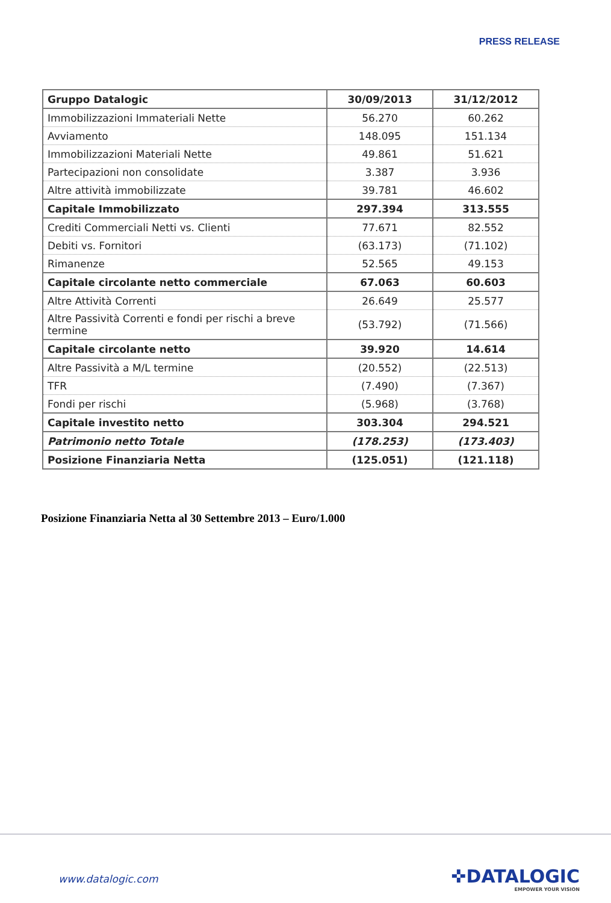PRESS RELEASE
| Gruppo Datalogic | 30/09/2013 | 31/12/2012 |
| --- | --- | --- |
| Immobilizzazioni Immateriali Nette | 56.270 | 60.262 |
| Avviamento | 148.095 | 151.134 |
| Immobilizzazioni Materiali Nette | 49.861 | 51.621 |
| Partecipazioni non consolidate | 3.387 | 3.936 |
| Altre attività immobilizzate | 39.781 | 46.602 |
| Capitale Immobilizzato | 297.394 | 313.555 |
| Crediti Commerciali Netti vs. Clienti | 77.671 | 82.552 |
| Debiti vs. Fornitori | (63.173) | (71.102) |
| Rimanenze | 52.565 | 49.153 |
| Capitale circolante netto commerciale | 67.063 | 60.603 |
| Altre Attività Correnti | 26.649 | 25.577 |
| Altre Passività Correnti e fondi per rischi a breve termine | (53.792) | (71.566) |
| Capitale circolante netto | 39.920 | 14.614 |
| Altre Passività a M/L termine | (20.552) | (22.513) |
| TFR | (7.490) | (7.367) |
| Fondi per rischi | (5.968) | (3.768) |
| Capitale investito netto | 303.304 | 294.521 |
| Patrimonio netto Totale | (178.253) | (173.403) |
| Posizione Finanziaria Netta | (125.051) | (121.118) |
Posizione Finanziaria Netta al 30 Settembre 2013 – Euro/1.000
www.datalogic.com ✜DATALOGIC
EMPOWER YOUR VISION